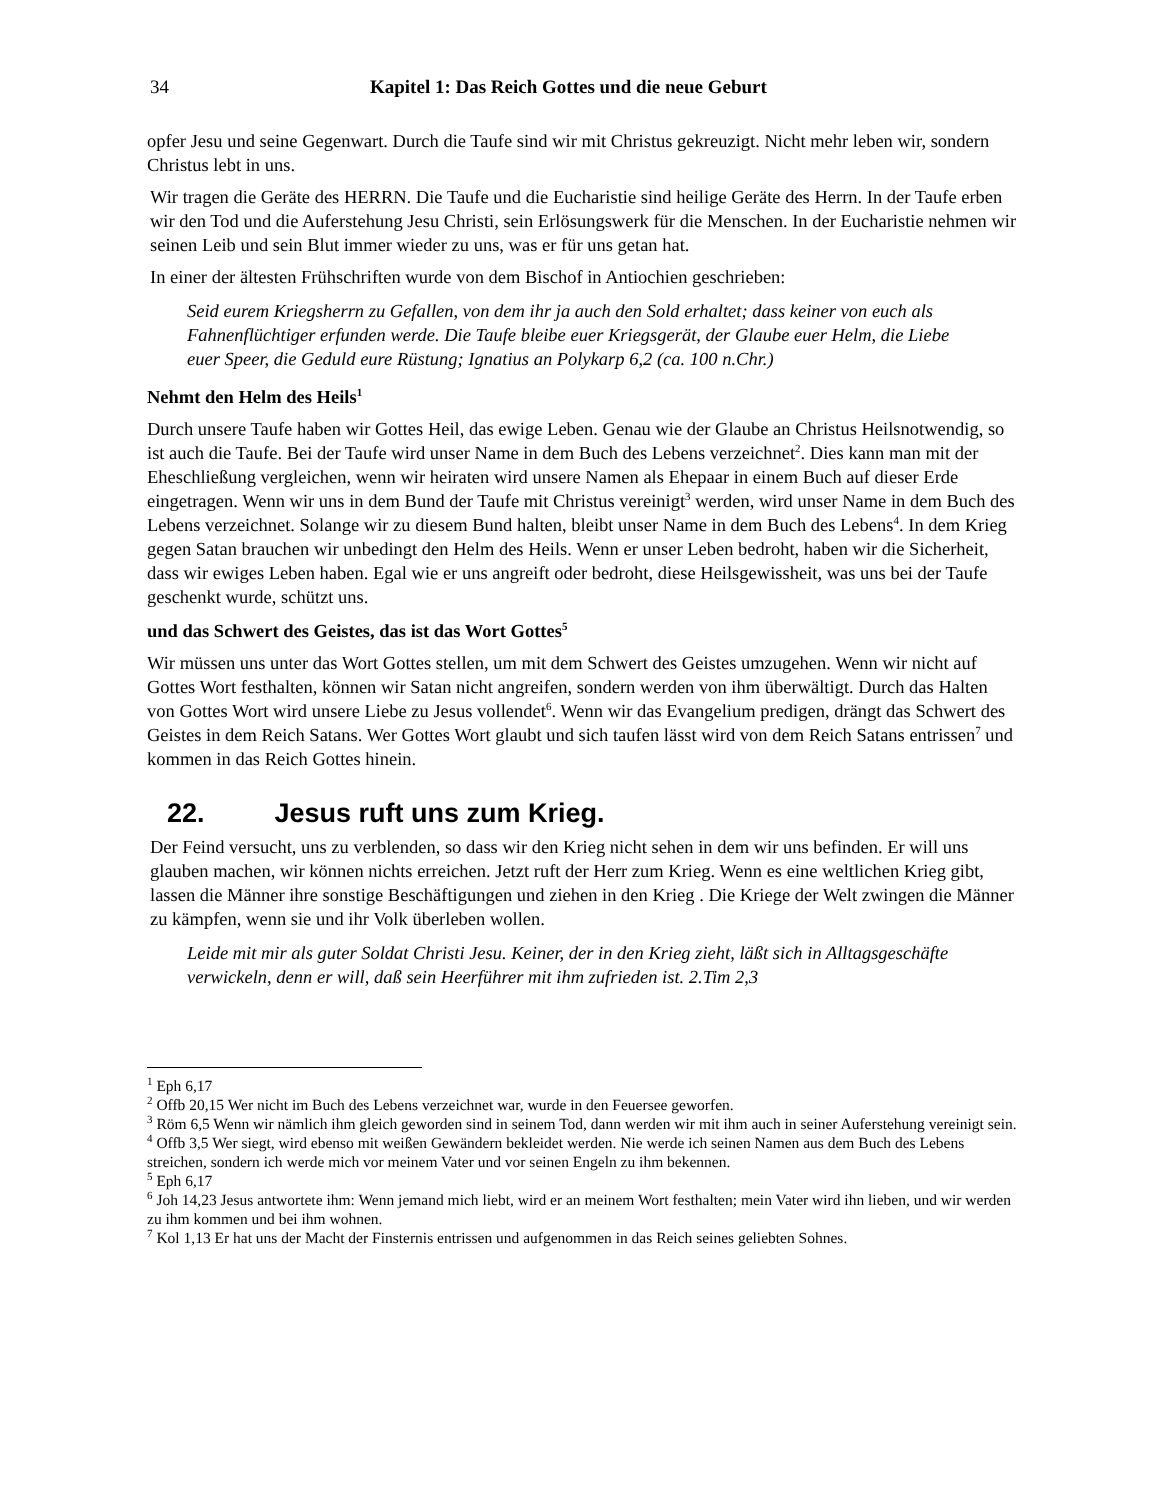34 Kapitel 1: Das Reich Gottes und die neue Geburt
opfer Jesu und seine Gegenwart. Durch die Taufe sind wir mit Christus gekreuzigt. Nicht mehr leben wir, sondern Christus lebt in uns.
Wir tragen die Geräte des HERRN. Die Taufe und die Eucharistie sind heilige Geräte des Herrn. In der Taufe erben wir den Tod und die Auferstehung Jesu Christi, sein Erlösungswerk für die Menschen. In der Eucharistie nehmen wir seinen Leib und sein Blut immer wieder zu uns, was er für uns getan hat.
In einer der ältesten Frühschriften wurde von dem Bischof in Antiochien geschrieben:
Seid eurem Kriegsherrn zu Gefallen, von dem ihr ja auch den Sold erhaltet; dass keiner von euch als Fahnenflüchtiger erfunden werde. Die Taufe bleibe euer Kriegsgerät, der Glaube euer Helm, die Liebe euer Speer, die Geduld eure Rüstung; Ignatius an Polykarp 6,2 (ca. 100 n.Chr.)
Nehmt den Helm des Heils<sup>1</sup>
Durch unsere Taufe haben wir Gottes Heil, das ewige Leben. Genau wie der Glaube an Christus Heilsnotwendig, so ist auch die Taufe. Bei der Taufe wird unser Name in dem Buch des Lebens verzeichnet<sup>2</sup>. Dies kann man mit der Eheschließung vergleichen, wenn wir heiraten wird unsere Namen als Ehepaar in einem Buch auf dieser Erde eingetragen. Wenn wir uns in dem Bund der Taufe mit Christus vereinigt<sup>3</sup> werden, wird unser Name in dem Buch des Lebens verzeichnet. Solange wir zu diesem Bund halten, bleibt unser Name in dem Buch des Lebens<sup>4</sup>. In dem Krieg gegen Satan brauchen wir unbedingt den Helm des Heils. Wenn er unser Leben bedroht, haben wir die Sicherheit, dass wir ewiges Leben haben. Egal wie er uns angreift oder bedroht, diese Heilsgewissheit, was uns bei der Taufe geschenkt wurde, schützt uns.
und das Schwert des Geistes, das ist das Wort Gottes<sup>5</sup>
Wir müssen uns unter das Wort Gottes stellen, um mit dem Schwert des Geistes umzugehen. Wenn wir nicht auf Gottes Wort festhalten, können wir Satan nicht angreifen, sondern werden von ihm überwältigt. Durch das Halten von Gottes Wort wird unsere Liebe zu Jesus vollendet<sup>6</sup>. Wenn wir das Evangelium predigen, drängt das Schwert des Geistes in dem Reich Satans. Wer Gottes Wort glaubt und sich taufen lässt wird von dem Reich Satans entrissen<sup>7</sup> und kommen in das Reich Gottes hinein.
22. Jesus ruft uns zum Krieg.
Der Feind versucht, uns zu verblenden, so dass wir den Krieg nicht sehen in dem wir uns befinden. Er will uns glauben machen, wir können nichts erreichen. Jetzt ruft der Herr zum Krieg. Wenn es eine weltlichen Krieg gibt, lassen die Männer ihre sonstige Beschäftigungen und ziehen in den Krieg . Die Kriege der Welt zwingen die Männer zu kämpfen, wenn sie und ihr Volk überleben wollen.
Leide mit mir als guter Soldat Christi Jesu. Keiner, der in den Krieg zieht, läßt sich in Alltagsgeschäfte verwickeln, denn er will, daß sein Heerführer mit ihm zufrieden ist. 2.Tim 2,3
<sup>1</sup> Eph 6,17
<sup>2</sup> Offb 20,15 Wer nicht im Buch des Lebens verzeichnet war, wurde in den Feuersee geworfen.
<sup>3</sup> Röm 6,5 Wenn wir nämlich ihm gleich geworden sind in seinem Tod, dann werden wir mit ihm auch in seiner Auferstehung vereinigt sein.
<sup>4</sup> Offb 3,5 Wer siegt, wird ebenso mit weißen Gewändern bekleidet werden. Nie werde ich seinen Namen aus dem Buch des Lebens streichen, sondern ich werde mich vor meinem Vater und vor seinen Engeln zu ihm bekennen.
<sup>5</sup> Eph 6,17
<sup>6</sup> Joh 14,23 Jesus antwortete ihm: Wenn jemand mich liebt, wird er an meinem Wort festhalten; mein Vater wird ihn lieben, und wir werden zu ihm kommen und bei ihm wohnen.
<sup>7</sup> Kol 1,13 Er hat uns der Macht der Finsternis entrissen und aufgenommen in das Reich seines geliebten Sohnes.